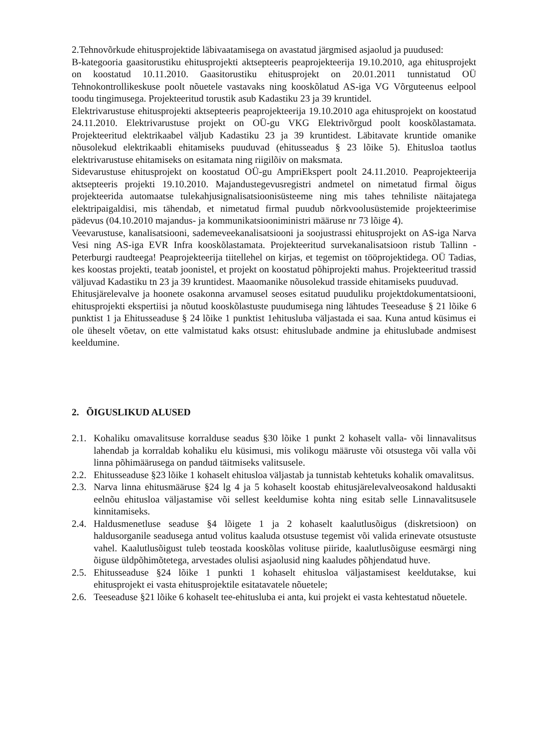2.Tehnovõrkude ehitusprojektide läbivaatamisega on avastatud järgmised asjaolud ja puudused:
B-kategooria gaasitorustiku ehitusprojekti aktsepteeris peaprojekteerija 19.10.2010, aga ehitusprojekt on koostatud 10.11.2010. Gaasitorustiku ehitusprojekt on 20.01.2011 tunnistatud OÜ Tehnokontrollikeskuse poolt nõuetele vastavaks ning kooskõlatud AS-iga VG Võrguteenus eelpool toodu tingimusega. Projekteeritud torustik asub Kadastiku 23 ja 39 kruntidel.
Elektrivarustuse ehitusprojekti aktsepteeris peaprojekteerija 19.10.2010 aga ehitusprojekt on koostatud 24.11.2010. Elektrivarustuse projekt on OÜ-gu VKG Elektrivõrgud poolt kooskõlastamata. Projekteeritud elektrikaabel väljub Kadastiku 23 ja 39 kruntidest. Läbitavate kruntide omanike nõusolekud elektrikaabli ehitamiseks puuduvad (ehitusseadus § 23 lõike 5). Ehitusloa taotlus elektrivarustuse ehitamiseks on esitamata ning riigilõiv on maksmata.
Sidevarustuse ehitusprojekt on koostatud OÜ-gu AmpriEkspert poolt 24.11.2010. Peaprojekteerija aktsepteeris projekti 19.10.2010. Majandustegevusregistri andmetel on nimetatud firmal õigus projekteerida automaatse tulekahjusignalisatsioonisüsteeme ning mis tahes tehniliste näitajatega elektripaigaldisi, mis tähendab, et nimetatud firmal puudub nõrkvoolusüstemide projekteerimise pädevus (04.10.2010 majandus- ja kommunikatsiooniministri määruse nr 73 lõige 4).
Veevarustuse, kanalisatsiooni, sademeveekanalisatsiooni ja soojustrassi ehitusprojekt on AS-iga Narva Vesi ning AS-iga EVR Infra kooskõlastamata. Projekteeritud survekanalisatsioon ristub Tallinn - Peterburgi raudteega! Peaprojekteerija tiitellehel on kirjas, et tegemist on tööprojektidega. OÜ Tadias, kes koostas projekti, teatab joonistel, et projekt on koostatud põhiprojekti mahus. Projekteeritud trassid väljuvad Kadastiku tn 23 ja 39 kruntidest. Maaomanike nõusolekud trasside ehitamiseks puuduvad.
Ehitusjärelevalve ja hoonete osakonna arvamusel seoses esitatud puuduliku projektdokumentatsiooni, ehitusprojekti ekspertiisi ja nõutud kooskõlastuste puudumisega ning lähtudes Teeseaduse § 21 lõike 6 punktist 1 ja Ehitusseaduse § 24 lõike 1 punktist 1ehitusluba väljastada ei saa. Kuna antud küsimus ei ole üheselt võetav, on ette valmistatud kaks otsust: ehituslubade andmine ja ehituslubade andmisest keeldumine.
2. ÕIGUSLIKUD ALUSED
2.1. Kohaliku omavalitsuse korralduse seadus §30 lõike 1 punkt 2 kohaselt valla- või linnavalitsus lahendab ja korraldab kohaliku elu küsimusi, mis volikogu määruste või otsustega või valla või linna põhimäärusega on pandud täitmiseks valitsusele.
2.2. Ehitusseaduse §23 lõike 1 kohaselt ehitusloa väljastab ja tunnistab kehtetuks kohalik omavalitsus.
2.3. Narva linna ehitusmääruse §24 lg 4 ja 5 kohaselt koostab ehitusjärelevalveosakond haldusakti eelnõu ehitusloa väljastamise või sellest keeldumise kohta ning esitab selle Linnavalitsusele kinnitamiseks.
2.4. Haldusmenetluse seaduse §4 lõigete 1 ja 2 kohaselt kaalutlusõigus (diskretsioon) on haldusorganile seadusega antud volitus kaaluda otsustuse tegemist või valida erinevate otsustuste vahel. Kaalutlusõigust tuleb teostada kooskõlas volituse piiride, kaalutlusõiguse eesmärgi ning õiguse üldpõhimõtetega, arvestades olulisi asjaolusid ning kaaludes põhjendatud huve.
2.5. Ehitusseaduse §24 lõike 1 punkti 1 kohaselt ehitusloa väljastamisest keeldutakse, kui ehitusprojekt ei vasta ehitusprojektile esitatavatele nõuetele;
2.6. Teeseaduse §21 lõike 6 kohaselt tee-ehitusluba ei anta, kui projekt ei vasta kehtestatud nõuetele.